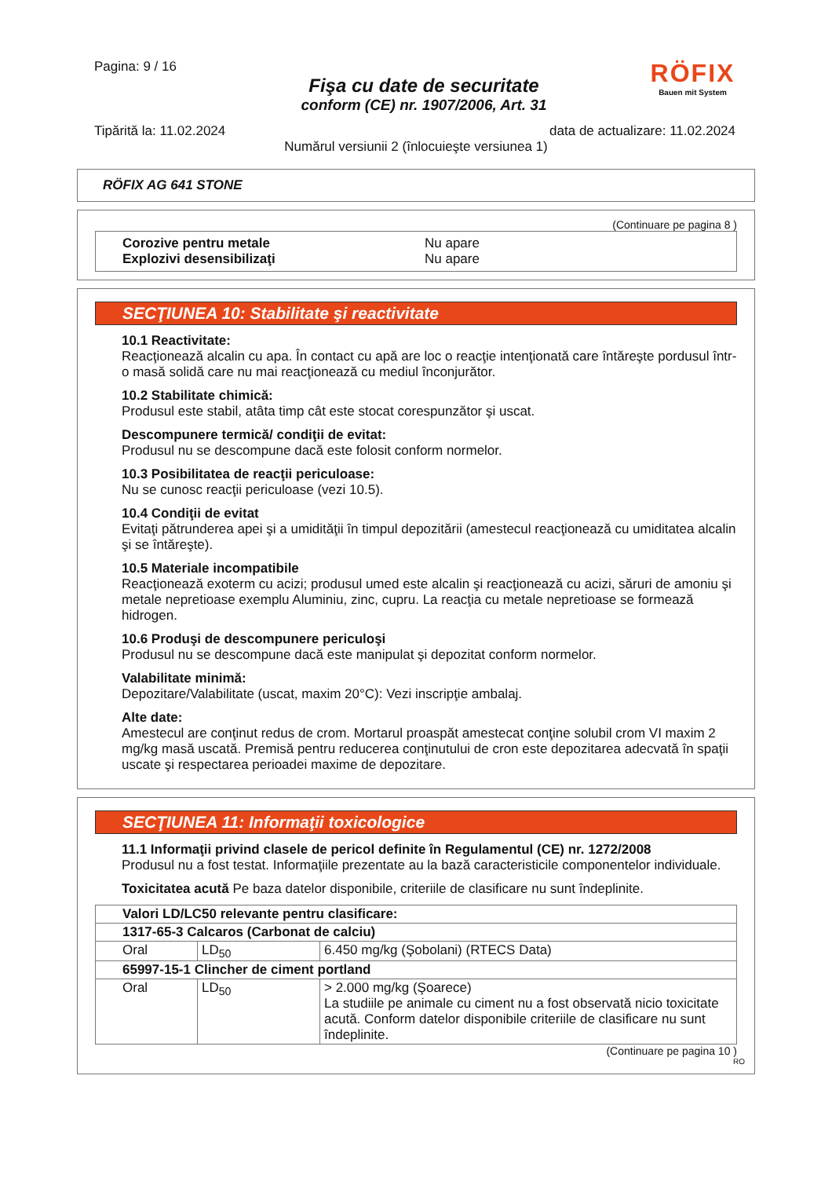Pagina: 9 / 16
Fişa cu date de securitate
conform (CE) nr. 1907/2006, Art. 31
RÖFIX
Bauen mit System
Tipărită la: 11.02.2024 data de actualizare: 11.02.2024
Numărul versiunii 2 (înlocuieşte versiunea 1)
RÖFIX AG 641 STONE
(Continuare pe pagina 8 )
Corozive pentru metale Nu apare
Explozivi desensibilizaţi Nu apare
SECŢIUNEA 10: Stabilitate şi reactivitate
10.1 Reactivitate:
Reacţionează alcalin cu apa. În contact cu apă are loc o reacţie intenţionată care întăreşte pordusul într-o masă solidă care nu mai reacţionează cu mediul înconjurător.
10.2 Stabilitate chimică:
Produsul este stabil, atâta timp cât este stocat corespunzător şi uscat.
Descompunere termică/ condiţii de evitat:
Produsul nu se descompune dacă este folosit conform normelor.
10.3 Posibilitatea de reacţii periculoase:
Nu se cunosc reacţii periculoase (vezi 10.5).
10.4 Condiţii de evitat
Evitaţi pătrunderea apei şi a umidităţii în timpul depozitării (amestecul reacţionează cu umiditatea alcalin şi se întăreşte).
10.5 Materiale incompatibile
Reacţionează exoterm cu acizi; produsul umed este alcalin şi reacţionează cu acizi, săruri de amoniu şi metale nepretioase exemplu Aluminiu, zinc, cupru. La reacţia cu metale nepretioase se formează hidrogen.
10.6 Produşi de descompunere periculoşi
Produsul nu se descompune dacă este manipulat şi depozitat conform normelor.
Valabilitate minimă:
Depozitare/Valabilitate (uscat, maxim 20°C): Vezi inscripţie ambalaj.
Alte date:
Amestecul are conţinut redus de crom. Mortarul proaspăt amestecat conţine solubil crom VI maxim 2 mg/kg masă uscată. Premisă pentru reducerea conţinutului de cron este depozitarea adecvată în spaţii uscate şi respectarea perioadei maxime de depozitare.
SECŢIUNEA 11: Informaţii toxicologice
11.1 Informaţii privind clasele de pericol definite în Regulamentul (CE) nr. 1272/2008
Produsul nu a fost testat. Informaţiile prezentate au la bază caracteristicile componentelor individuale.
Toxicitatea acută Pe baza datelor disponibile, criteriile de clasificare nu sunt îndeplinite.
| Valori LD/LC50 relevante pentru clasificare: | | |
| 1317-65-3 Calcaros (Carbonat de calciu) | | |
| Oral | LD<sub>50</sub> | 6.450 mg/kg (Şobolani) (RTECS Data) |
| 65997-15-1 Clincher de ciment portland | | |
| Oral | LD<sub>50</sub> | > 2.000 mg/kg (Şoarece) La studiile pe animale cu ciment nu a fost observată nicio toxicitate acută. Conform datelor disponibile criteriile de clasificare nu sunt îndeplinite. |
(Continuare pe pagina 10 )
RO